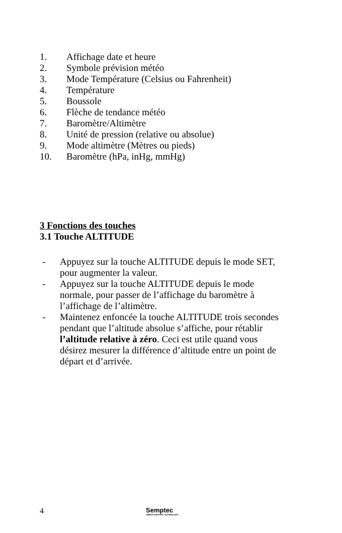1. Affichage date et heure
2. Symbole prévision météo
3. Mode Température (Celsius ou Fahrenheit)
4. Température
5. Boussole
6. Flèche de tendance météo
7. Baromètre/Altimètre
8. Unité de pression (relative ou absolue)
9. Mode altimètre (Mètres ou pieds)
10. Baromètre (hPa, inHg, mmHg)
3 Fonctions des touches
3.1 Touche ALTITUDE
- Appuyez sur la touche ALTITUDE depuis le mode SET, pour augmenter la valeur.
- Appuyez sur la touche ALTITUDE depuis le mode normale, pour passer de l’affichage du baromètre à l’affichage de l’altimètre.
- Maintenez enfoncée la touche ALTITUDE trois secondes pendant que l’altitude absolue s’affiche, pour rétablir l’altitude relative à zéro. Ceci est utile quand vous désirez mesurer la différence d’altitude entre un point de départ et d’arrivée.
4
Semptec
URBAN SURVIVAL TECHNOLOGY